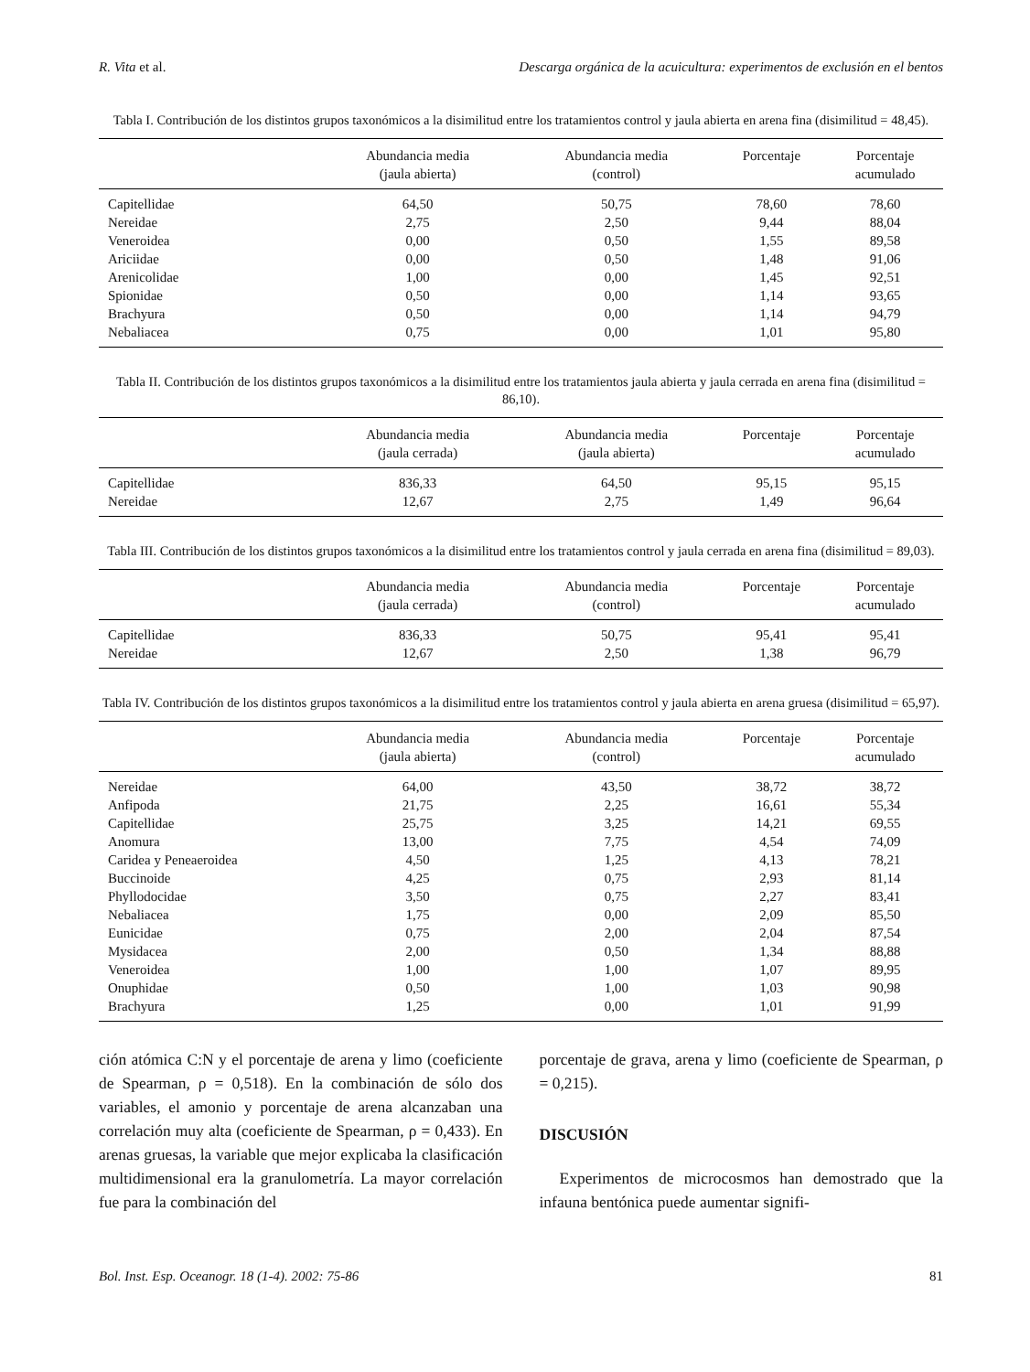R. Vita et al. Descarga orgánica de la acuicultura: experimentos de exclusión en el bentos
Tabla I. Contribución de los distintos grupos taxonómicos a la disimilitud entre los tratamientos control y jaula abierta en arena fina (disimilitud = 48,45).
| | Abundancia media (jaula abierta) | Abundancia media (control) | Porcentaje | Porcentaje acumulado |
| --- | --- | --- | --- | --- |
| Capitellidae | 64,50 | 50,75 | 78,60 | 78,60 |
| Nereidae | 2,75 | 2,50 | 9,44 | 88,04 |
| Veneroidea | 0,00 | 0,50 | 1,55 | 89,58 |
| Ariciidae | 0,00 | 0,50 | 1,48 | 91,06 |
| Arenicolidae | 1,00 | 0,00 | 1,45 | 92,51 |
| Spionidae | 0,50 | 0,00 | 1,14 | 93,65 |
| Brachyura | 0,50 | 0,00 | 1,14 | 94,79 |
| Nebaliacea | 0,75 | 0,00 | 1,01 | 95,80 |
Tabla II. Contribución de los distintos grupos taxonómicos a la disimilitud entre los tratamientos jaula abierta y jaula cerrada en arena fina (disimilitud = 86,10).
| | Abundancia media (jaula cerrada) | Abundancia media (jaula abierta) | Porcentaje | Porcentaje acumulado |
| --- | --- | --- | --- | --- |
| Capitellidae | 836,33 | 64,50 | 95,15 | 95,15 |
| Nereidae | 12,67 | 2,75 | 1,49 | 96,64 |
Tabla III. Contribución de los distintos grupos taxonómicos a la disimilitud entre los tratamientos control y jaula cerrada en arena fina (disimilitud = 89,03).
| | Abundancia media (jaula cerrada) | Abundancia media (control) | Porcentaje | Porcentaje acumulado |
| --- | --- | --- | --- | --- |
| Capitellidae | 836,33 | 50,75 | 95,41 | 95,41 |
| Nereidae | 12,67 | 2,50 | 1,38 | 96,79 |
Tabla IV. Contribución de los distintos grupos taxonómicos a la disimilitud entre los tratamientos control y jaula abierta en arena gruesa (disimilitud = 65,97).
| | Abundancia media (jaula abierta) | Abundancia media (control) | Porcentaje | Porcentaje acumulado |
| --- | --- | --- | --- | --- |
| Nereidae | 64,00 | 43,50 | 38,72 | 38,72 |
| Anfipoda | 21,75 | 2,25 | 16,61 | 55,34 |
| Capitellidae | 25,75 | 3,25 | 14,21 | 69,55 |
| Anomura | 13,00 | 7,75 | 4,54 | 74,09 |
| Caridea y Peneaeroidea | 4,50 | 1,25 | 4,13 | 78,21 |
| Buccinoide | 4,25 | 0,75 | 2,93 | 81,14 |
| Phyllodocidae | 3,50 | 0,75 | 2,27 | 83,41 |
| Nebaliacea | 1,75 | 0,00 | 2,09 | 85,50 |
| Eunicidae | 0,75 | 2,00 | 2,04 | 87,54 |
| Mysidacea | 2,00 | 0,50 | 1,34 | 88,88 |
| Veneroidea | 1,00 | 1,00 | 1,07 | 89,95 |
| Onuphidae | 0,50 | 1,00 | 1,03 | 90,98 |
| Brachyura | 1,25 | 0,00 | 1,01 | 91,99 |
ción atómica C:N y el porcentaje de arena y limo (coeficiente de Spearman, ρ = 0,518). En la combinación de sólo dos variables, el amonio y porcentaje de arena alcanzaban una correlación muy alta (coeficiente de Spearman, ρ = 0,433). En arenas gruesas, la variable que mejor explicaba la clasificación multidimensional era la granulometría. La mayor correlación fue para la combinación del
porcentaje de grava, arena y limo (coeficiente de Spearman, ρ = 0,215).
DISCUSIÓN
Experimentos de microcosmos han demostrado que la infauna bentónica puede aumentar signifi-
Bol. Inst. Esp. Oceanogr. 18 (1-4). 2002: 75-86 81